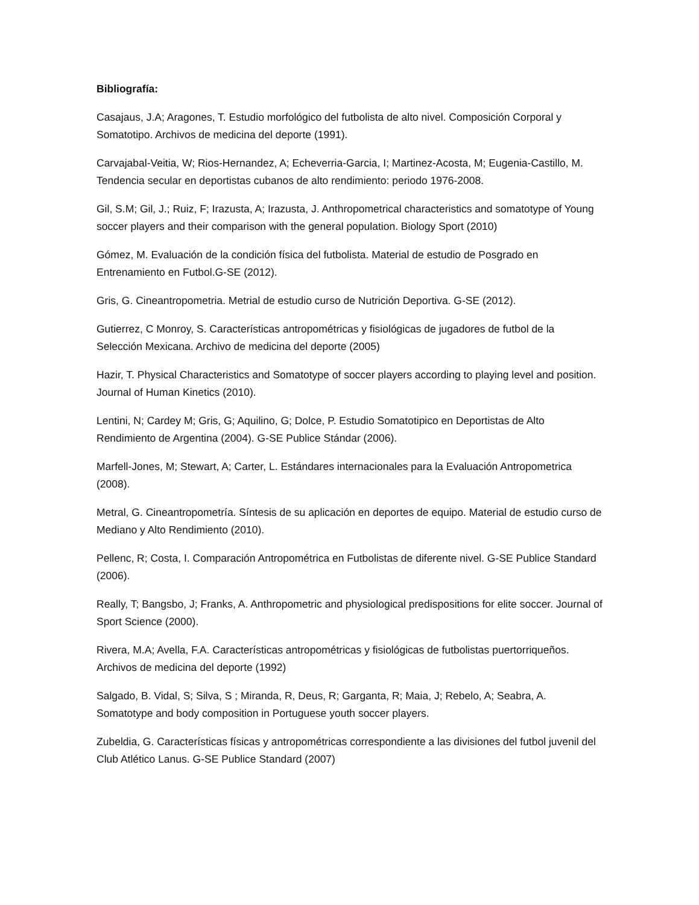Bibliografía:
Casajaus, J.A; Aragones, T. Estudio morfológico del futbolista de alto nivel. Composición Corporal y Somatotipo. Archivos de medicina del deporte (1991).
Carvajabal-Veitia, W; Rios-Hernandez, A; Echeverria-Garcia, I; Martinez-Acosta, M; Eugenia-Castillo, M. Tendencia secular en deportistas cubanos de alto rendimiento: periodo 1976-2008.
Gil, S.M; Gil, J.; Ruiz, F; Irazusta, A; Irazusta, J. Anthropometrical characteristics and somatotype of Young soccer players and their comparison with the general population. Biology Sport (2010)
Gómez, M. Evaluación de la condición física del futbolista. Material de estudio de Posgrado en Entrenamiento en Futbol.G-SE (2012).
Gris, G. Cineantropometria. Metrial de estudio curso de Nutrición Deportiva. G-SE (2012).
Gutierrez, C Monroy, S. Características antropométricas y fisiológicas de jugadores de futbol de la Selección Mexicana. Archivo de medicina del deporte (2005)
Hazir, T. Physical Characteristics and Somatotype of soccer players according to playing level and position. Journal of Human Kinetics (2010).
Lentini, N; Cardey M; Gris, G; Aquilino, G; Dolce, P. Estudio Somatotipico en Deportistas de Alto Rendimiento de Argentina (2004). G-SE Publice Stándar (2006).
Marfell-Jones, M; Stewart, A; Carter, L. Estándares internacionales para la Evaluación Antropometrica (2008).
Metral, G. Cineantropometría. Síntesis de su aplicación en deportes de equipo. Material de estudio curso de Mediano y Alto Rendimiento (2010).
Pellenc, R; Costa, I. Comparación Antropométrica en Futbolistas de diferente nivel. G-SE Publice Standard (2006).
Really, T; Bangsbo, J; Franks, A. Anthropometric and physiological predispositions for elite soccer. Journal of Sport Science (2000).
Rivera, M.A; Avella, F.A. Características antropométricas y fisiológicas de futbolistas puertorriqueños. Archivos de medicina del deporte (1992)
Salgado, B. Vidal, S; Silva, S ; Miranda, R, Deus, R; Garganta, R; Maia, J; Rebelo, A; Seabra, A. Somatotype and body composition in Portuguese youth soccer players.
Zubeldia, G. Características físicas y antropométricas correspondiente a las divisiones del futbol juvenil del Club Atlético Lanus. G-SE Publice Standard (2007)